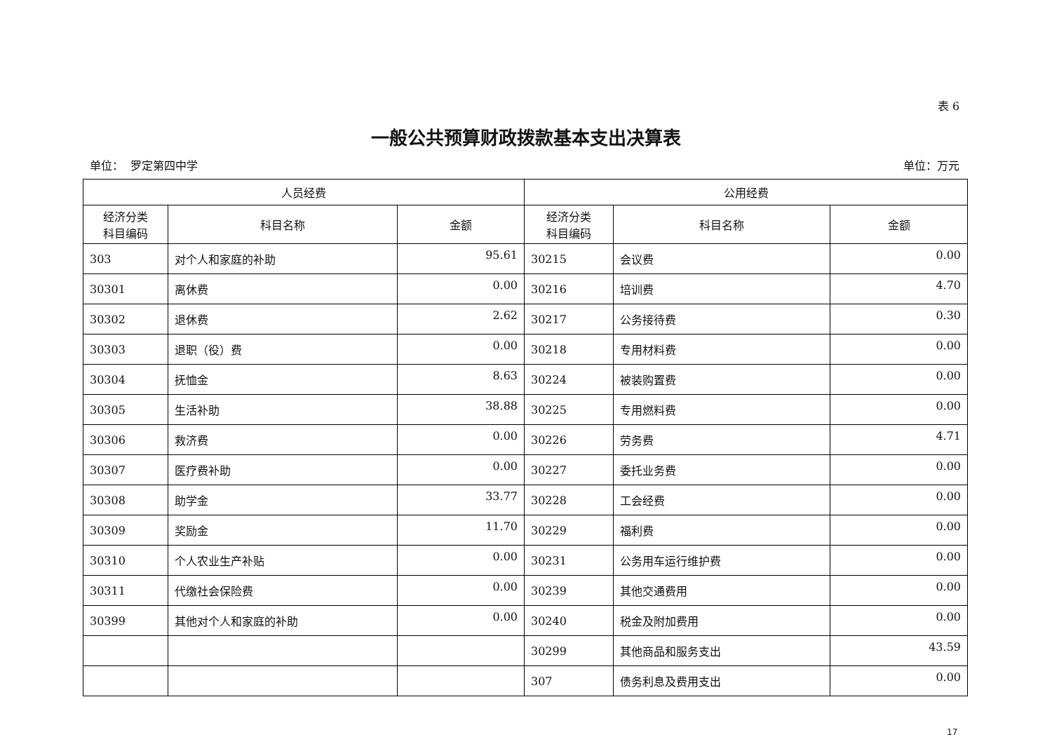表 6
一般公共预算财政拨款基本支出决算表
单位： 罗定第四中学 单位：万元
| 人员经费 | | | 公用经费 | | |
| --- | --- | --- | --- | --- | --- |
| 经济分类 科目编码 | 科目名称 | 金额 | 经济分类 科目编码 | 科目名称 | 金额 |
| 303 | 对个人和家庭的补助 | 95.61 | 30215 | 会议费 | 0.00 |
| 30301 | 离休费 | 0.00 | 30216 | 培训费 | 4.70 |
| 30302 | 退休费 | 2.62 | 30217 | 公务接待费 | 0.30 |
| 30303 | 退职（役）费 | 0.00 | 30218 | 专用材料费 | 0.00 |
| 30304 | 抚恤金 | 8.63 | 30224 | 被装购置费 | 0.00 |
| 30305 | 生活补助 | 38.88 | 30225 | 专用燃料费 | 0.00 |
| 30306 | 救济费 | 0.00 | 30226 | 劳务费 | 4.71 |
| 30307 | 医疗费补助 | 0.00 | 30227 | 委托业务费 | 0.00 |
| 30308 | 助学金 | 33.77 | 30228 | 工会经费 | 0.00 |
| 30309 | 奖励金 | 11.70 | 30229 | 福利费 | 0.00 |
| 30310 | 个人农业生产补贴 | 0.00 | 30231 | 公务用车运行维护费 | 0.00 |
| 30311 | 代缴社会保险费 | 0.00 | 30239 | 其他交通费用 | 0.00 |
| 30399 | 其他对个人和家庭的补助 | 0.00 | 30240 | 税金及附加费用 | 0.00 |
| | | | 30299 | 其他商品和服务支出 | 43.59 |
| | | | 307 | 债务利息及费用支出 | 0.00 |
17